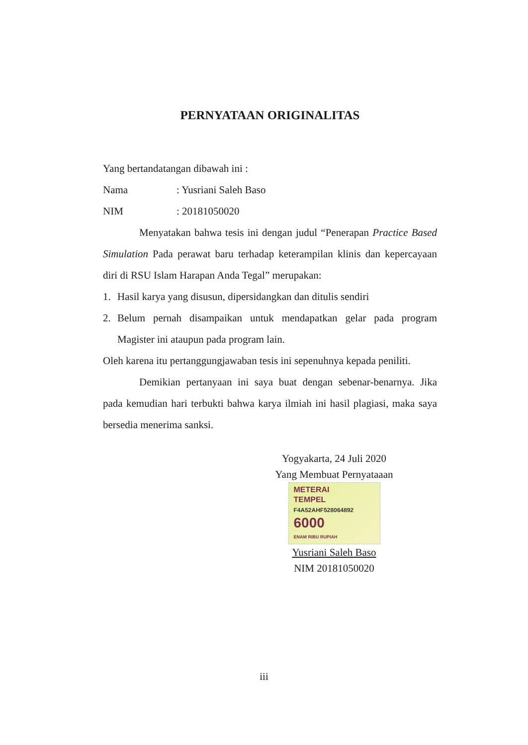PERNYATAAN ORIGINALITAS
Yang bertandatangan dibawah ini :
Nama: Yusriani Saleh Baso
NIM: 20181050020
Menyatakan bahwa tesis ini dengan judul “Penerapan Practice Based Simulation Pada perawat baru terhadap keterampilan klinis dan kepercayaan diri di RSU Islam Harapan Anda Tegal” merupakan:
1. Hasil karya yang disusun, dipersidangkan dan ditulis sendiri
2. Belum pernah disampaikan untuk mendapatkan gelar pada program Magister ini ataupun pada program lain.
Oleh karena itu pertanggungjawaban tesis ini sepenuhnya kepada peniliti.
Demikian pertanyaan ini saya buat dengan sebenar-benarnya. Jika pada kemudian hari terbukti bahwa karya ilmiah ini hasil plagiasi, maka saya bersedia menerima sanksi.
Yogyakarta, 24 Juli 2020
Yang Membuat Pernyataaan
METERAI
TEMPEL
F4A52AHF528064892
6000
ENAM RIBU RUPIAH
Yusriani Saleh Baso
NIM 20181050020
iii